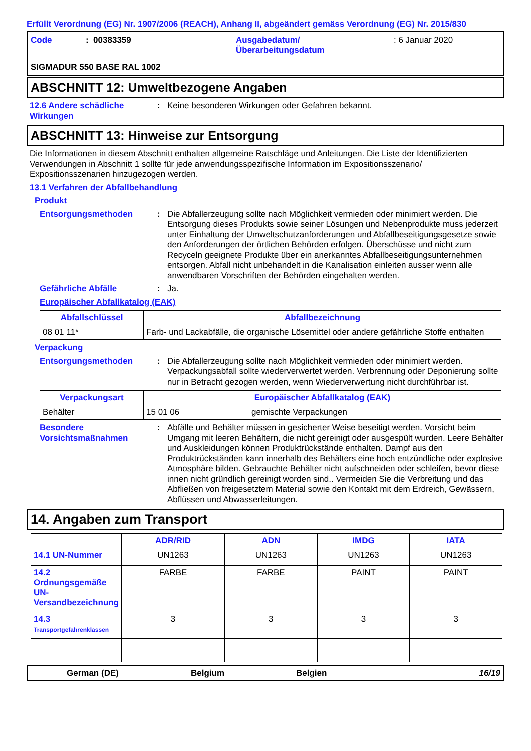Erfüllt Verordnung (EG) Nr. 1907/2006 (REACH), Anhang II, abgeändert gemäss Verordnung (EG) Nr. 2015/830
Code: 00383359 Ausgabedatum/
Überarbeitungsdatum: 6 Januar 2020 SIGMADUR 550 BASE RAL 1002
ABSCHNITT 12: Umweltbezogene Angaben
12.6 Andere schädliche Wirkungen: Keine besonderen Wirkungen oder Gefahren bekannt.
ABSCHNITT 13: Hinweise zur Entsorgung
Die Informationen in diesem Abschnitt enthalten allgemeine Ratschläge und Anleitungen. Die Liste der Identifizierten Verwendungen in Abschnitt 1 sollte für jede anwendungsspezifische Information im Expositionsszenario/ Expositionsszenarien hinzugezogen werden.
13.1 Verfahren der Abfallbehandlung
Produkt
Entsorgungsmethoden: Die Abfallerzeugung sollte nach Möglichkeit vermieden oder minimiert werden. Die Entsorgung dieses Produkts sowie seiner Lösungen und Nebenprodukte muss jederzeit unter Einhaltung der Umweltschutzanforderungen und Abfallbeseitigungsgesetze sowie den Anforderungen der örtlichen Behörden erfolgen. Überschüsse und nicht zum Recyceln geeignete Produkte über ein anerkanntes Abfallbeseitigungsunternehmen entsorgen. Abfall nicht unbehandelt in die Kanalisation einleiten ausser wenn alle anwendbaren Vorschriften der Behörden eingehalten werden.
Gefährliche Abfälle: Ja.
Europäischer Abfallkatalog (EAK)
| Abfallschlüssel | Abfallbezeichnung |
| --- | --- |
| 08 01 11* | Farb- und Lackabfälle, die organische Lösemittel oder andere gefährliche Stoffe enthalten |
Verpackung
Entsorgungsmethoden: Die Abfallerzeugung sollte nach Möglichkeit vermieden oder minimiert werden. Verpackungsabfall sollte wiederverwertet werden. Verbrennung oder Deponierung sollte nur in Betracht gezogen werden, wenn Wiederverwertung nicht durchführbar ist.
| Verpackungsart | Europäischer Abfallkatalog (EAK) | |
| --- | --- | --- |
| Behälter | 15 01 06 | gemischte Verpackungen |
Besondere Vorsichtsmaßnahmen: Abfälle und Behälter müssen in gesicherter Weise beseitigt werden. Vorsicht beim Umgang mit leeren Behältern, die nicht gereinigt oder ausgespült wurden. Leere Behälter und Auskleidungen können Produktrückstände enthalten. Dampf aus den Produktrückständen kann innerhalb des Behälters eine hoch entzündliche oder explosive Atmosphäre bilden. Gebrauchte Behälter nicht aufschneiden oder schleifen, bevor diese innen nicht gründlich gereinigt worden sind.. Vermeiden Sie die Verbreitung und das Abfließen von freigesetztem Material sowie den Kontakt mit dem Erdreich, Gewässern, Abflüssen und Abwasserleitungen.
14. Angaben zum Transport
| | ADR/RID | ADN | IMDG | IATA |
| --- | --- | --- | --- | --- |
| 14.1 UN-Nummer | UN1263 | UN1263 | UN1263 | UN1263 |
| 14.2 Ordnungsgemäße UN-Versandbezeichnung | FARBE | FARBE | PAINT | PAINT |
| 14.3 Transportgefahrenklassen | 3 | 3 | 3 | 3 |
German (DE) Belgium Belgien 16/19